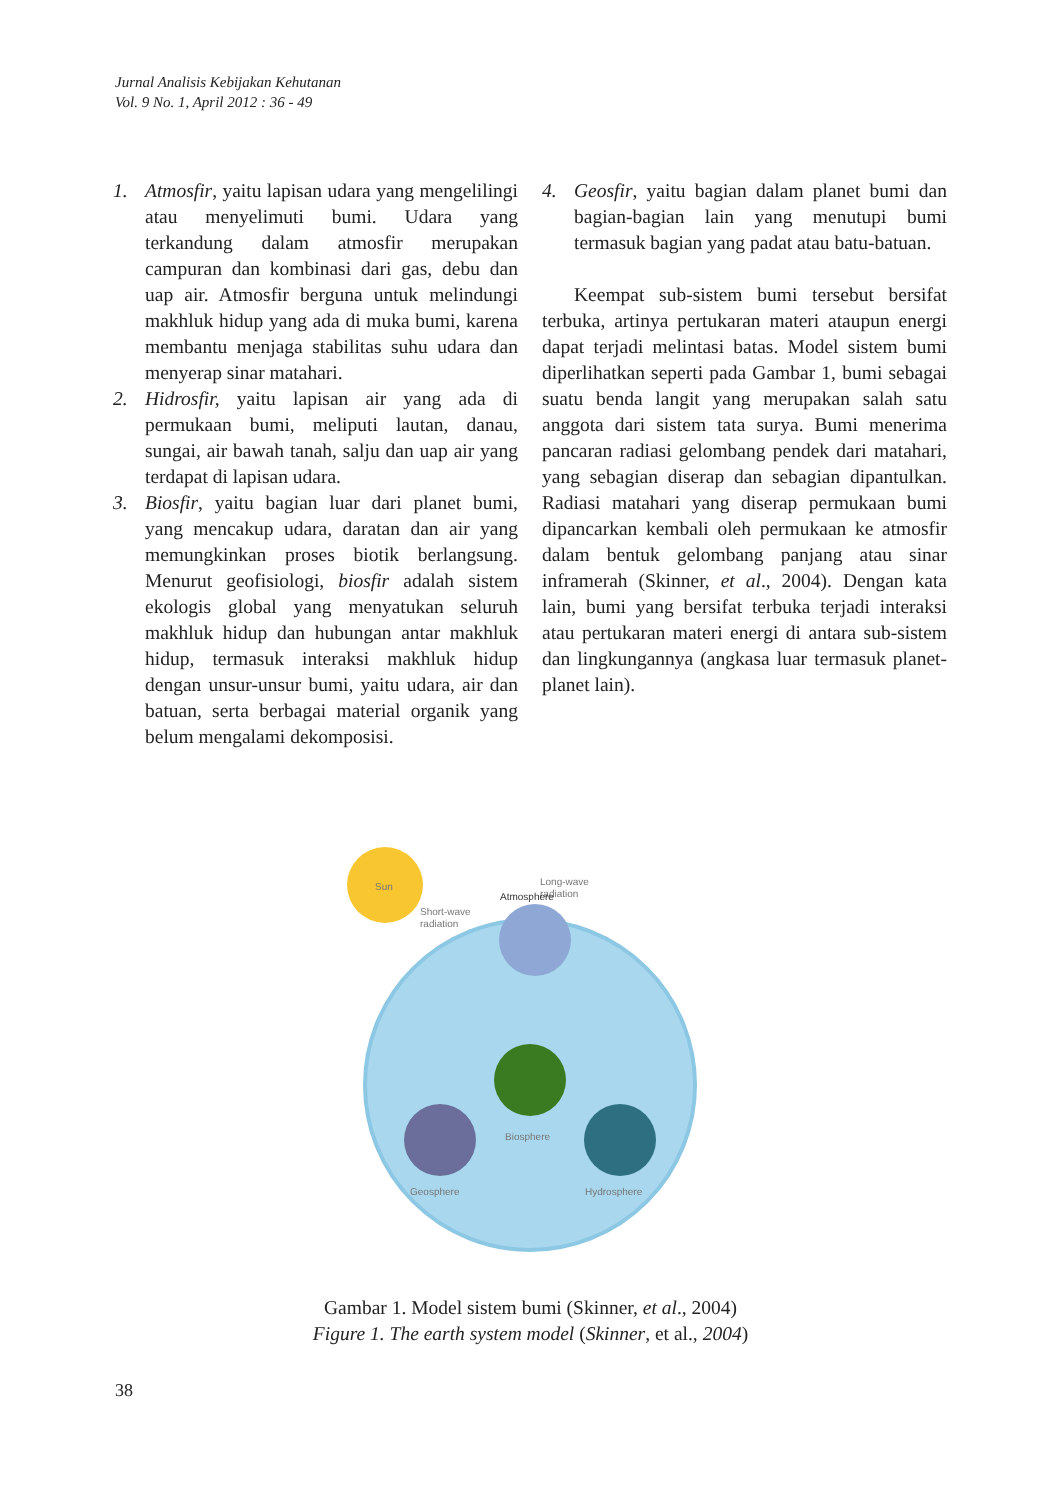Jurnal Analisis Kebijakan Kehutanan
Vol. 9 No. 1, April 2012 : 36 - 49
1. Atmosfir, yaitu lapisan udara yang mengelilingi atau menyelimuti bumi. Udara yang terkandung dalam atmosfir merupakan campuran dan kombinasi dari gas, debu dan uap air. Atmosfir berguna untuk melindungi makhluk hidup yang ada di muka bumi, karena membantu menjaga stabilitas suhu udara dan menyerap sinar matahari.
2. Hidrosfir, yaitu lapisan air yang ada di permukaan bumi, meliputi lautan, danau, sungai, air bawah tanah, salju dan uap air yang terdapat di lapisan udara.
3. Biosfir, yaitu bagian luar dari planet bumi, yang mencakup udara, daratan dan air yang memungkinkan proses biotik berlangsung. Menurut geofisiologi, biosfir adalah sistem ekologis global yang menyatukan seluruh makhluk hidup dan hubungan antar makhluk hidup, termasuk interaksi makhluk hidup dengan unsur-unsur bumi, yaitu udara, air dan batuan, serta berbagai material organik yang belum mengalami dekomposisi.
4. Geosfir, yaitu bagian dalam planet bumi dan bagian-bagian lain yang menutupi bumi termasuk bagian yang padat atau batu-batuan.
Keempat sub-sistem bumi tersebut bersifat terbuka, artinya pertukaran materi ataupun energi dapat terjadi melintasi batas. Model sistem bumi diperlihatkan seperti pada Gambar 1, bumi sebagai suatu benda langit yang merupakan salah satu anggota dari sistem tata surya. Bumi menerima pancaran radiasi gelombang pendek dari matahari, yang sebagian diserap dan sebagian dipantulkan. Radiasi matahari yang diserap permukaan bumi dipancarkan kembali oleh permukaan ke atmosfir dalam bentuk gelombang panjang atau sinar inframerah (Skinner, et al., 2004). Dengan kata lain, bumi yang bersifat terbuka terjadi interaksi atau pertukaran materi energi di antara sub-sistem dan lingkungannya (angkasa luar termasuk planet-planet lain).
Sun
Short-wave
radiation
Long-wave
radiation
Atmosphere
Biosphere
Geosphere
Hydrosphere
Gambar 1. Model sistem bumi (Skinner, et al., 2004)
Figure 1. The earth system model (Skinner, et al., 2004)
38